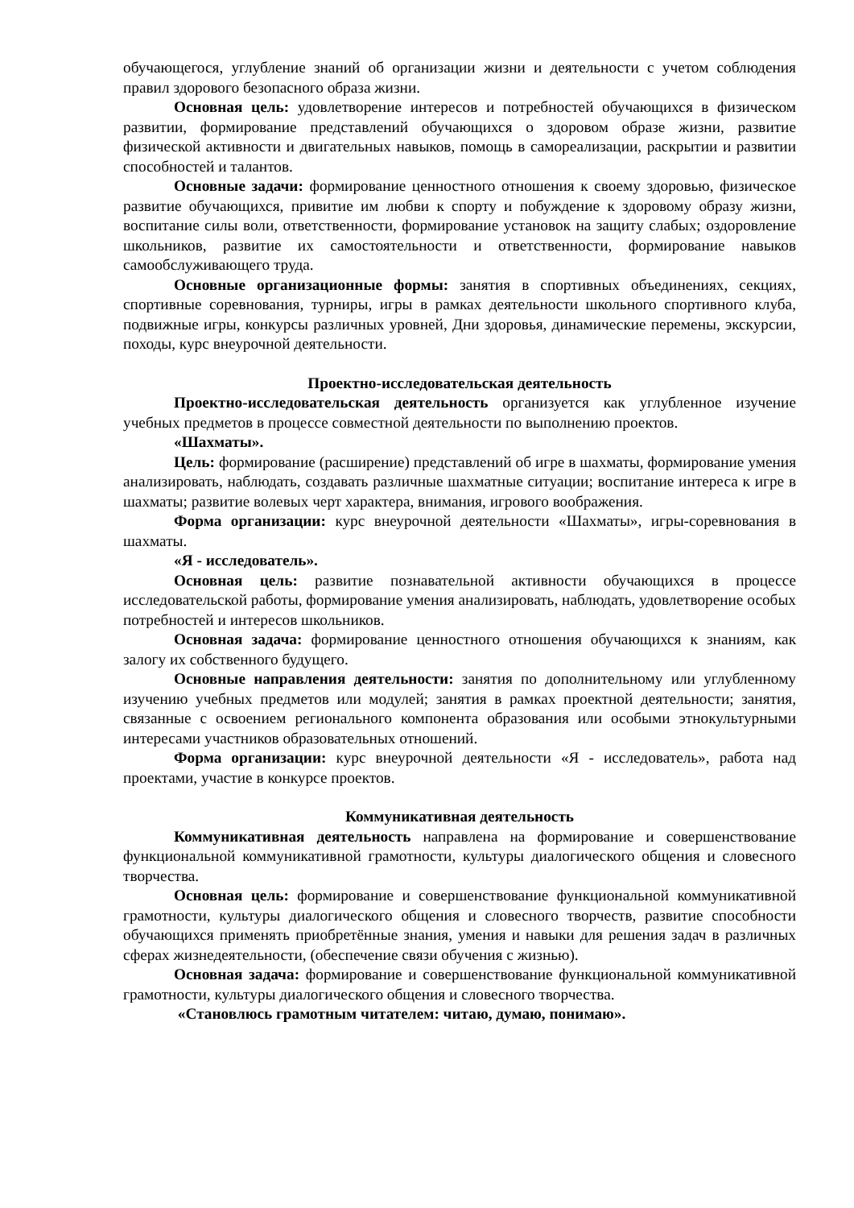обучающегося, углубление знаний об организации жизни и деятельности с учетом соблюдения правил здорового безопасного образа жизни.
Основная цель: удовлетворение интересов и потребностей обучающихся в физическом развитии, формирование представлений обучающихся о здоровом образе жизни, развитие физической активности и двигательных навыков, помощь в самореализации, раскрытии и развитии способностей и талантов.
Основные задачи: формирование ценностного отношения к своему здоровью, физическое развитие обучающихся, привитие им любви к спорту и побуждение к здоровому образу жизни, воспитание силы воли, ответственности, формирование установок на защиту слабых; оздоровление школьников, развитие их самостоятельности и ответственности, формирование навыков самообслуживающего труда.
Основные организационные формы: занятия в спортивных объединениях, секциях, спортивные соревнования, турниры, игры в рамках деятельности школьного спортивного клуба, подвижные игры, конкурсы различных уровней, Дни здоровья, динамические перемены, экскурсии, походы, курс внеурочной деятельности.
Проектно-исследовательская деятельность
Проектно-исследовательская деятельность организуется как углубленное изучение учебных предметов в процессе совместной деятельности по выполнению проектов.
«Шахматы».
Цель: формирование (расширение) представлений об игре в шахматы, формирование умения анализировать, наблюдать, создавать различные шахматные ситуации; воспитание интереса к игре в шахматы; развитие волевых черт характера, внимания, игрового воображения.
Форма организации: курс внеурочной деятельности «Шахматы», игры-соревнования в шахматы.
«Я - исследователь».
Основная цель: развитие познавательной активности обучающихся в процессе исследовательской работы, формирование умения анализировать, наблюдать, удовлетворение особых потребностей и интересов школьников.
Основная задача: формирование ценностного отношения обучающихся к знаниям, как залогу их собственного будущего.
Основные направления деятельности: занятия по дополнительному или углубленному изучению учебных предметов или модулей; занятия в рамках проектной деятельности; занятия, связанные с освоением регионального компонента образования или особыми этнокультурными интересами участников образовательных отношений.
Форма организации: курс внеурочной деятельности «Я - исследователь», работа над проектами, участие в конкурсе проектов.
Коммуникативная деятельность
Коммуникативная деятельность направлена на формирование и совершенствование функциональной коммуникативной грамотности, культуры диалогического общения и словесного творчества.
Основная цель: формирование и совершенствование функциональной коммуникативной грамотности, культуры диалогического общения и словесного творчеств, развитие способности обучающихся применять приобретённые знания, умения и навыки для решения задач в различных сферах жизнедеятельности, (обеспечение связи обучения с жизнью).
Основная задача: формирование и совершенствование функциональной коммуникативной грамотности, культуры диалогического общения и словесного творчества.
«Становлюсь грамотным читателем: читаю, думаю, понимаю».